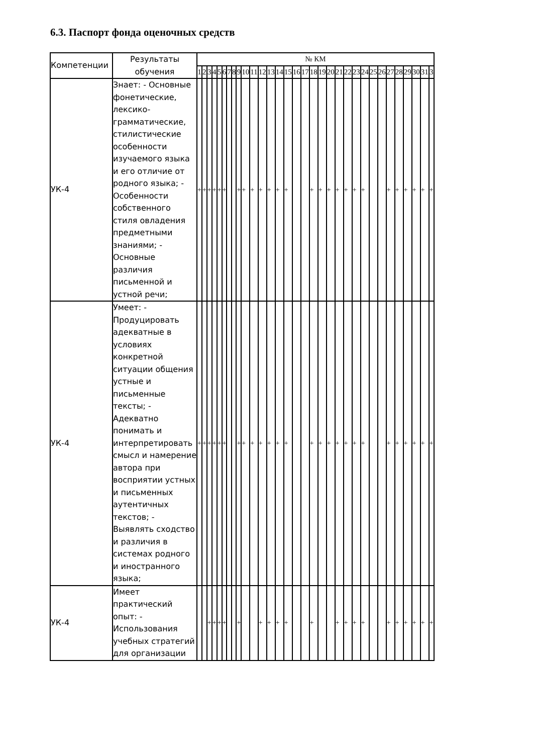6.3. Паспорт фонда оценочных средств
| Компетенции | Результаты обучения | № КМ | | | | | | | | | | | | | | | | | | | | | | | | | | | | | | | |
| --- | --- | --- | --- | --- | --- | --- | --- | --- | --- | --- | --- | --- | --- | --- | --- | --- | --- | --- | --- | --- | --- | --- | --- | --- | --- | --- | --- | --- | --- | --- | --- | --- | --- |
| | | 1 | 2 | 3 | 4 | 5 | 6 | 7 | 8 | 9 | 10 | 11 | 12 | 13 | 14 | 15 | 16 | 17 | 18 | 19 | 20 | 21 | 22 | 23 | 24 | 25 | 26 | 27 | 28 | 29 | 30 | 31 | 3 |
| УК-4 | Знает: - Основные фонетические, лексико-грамматические, стилистические особенности изучаемого языка и его отличие от родного языка; - Особенности собственного стиля овладения предметными знаниями; - Основные различия письменной и устной речи; | + | + | + | + | + | + | | | + | + | + | + | + | + | + | | | + | + | + | + | + | + | + | | | + | + | + | + | + | + |
| УК-4 | Умеет: - Продуцировать адекватные в условиях конкретной ситуации общения устные и письменные тексты; - Адекватно понимать и интерпретировать смысл и намерение автора при восприятии устных и письменных аутентичных текстов; - Выявлять сходство и различия в системах родного и иностранного языка; | + | + | + | + | + | + | | | + | + | + | + | + | + | + | | | + | + | + | + | + | + | + | | | + | + | + | + | + | + |
| УК-4 | Имеет практический опыт: - Использования учебных стратегий для организации | | | + | + | + | + | | | + | | | + | + | + | + | | | + | | | + | + | + | + | | | + | + | + | + | + | + |